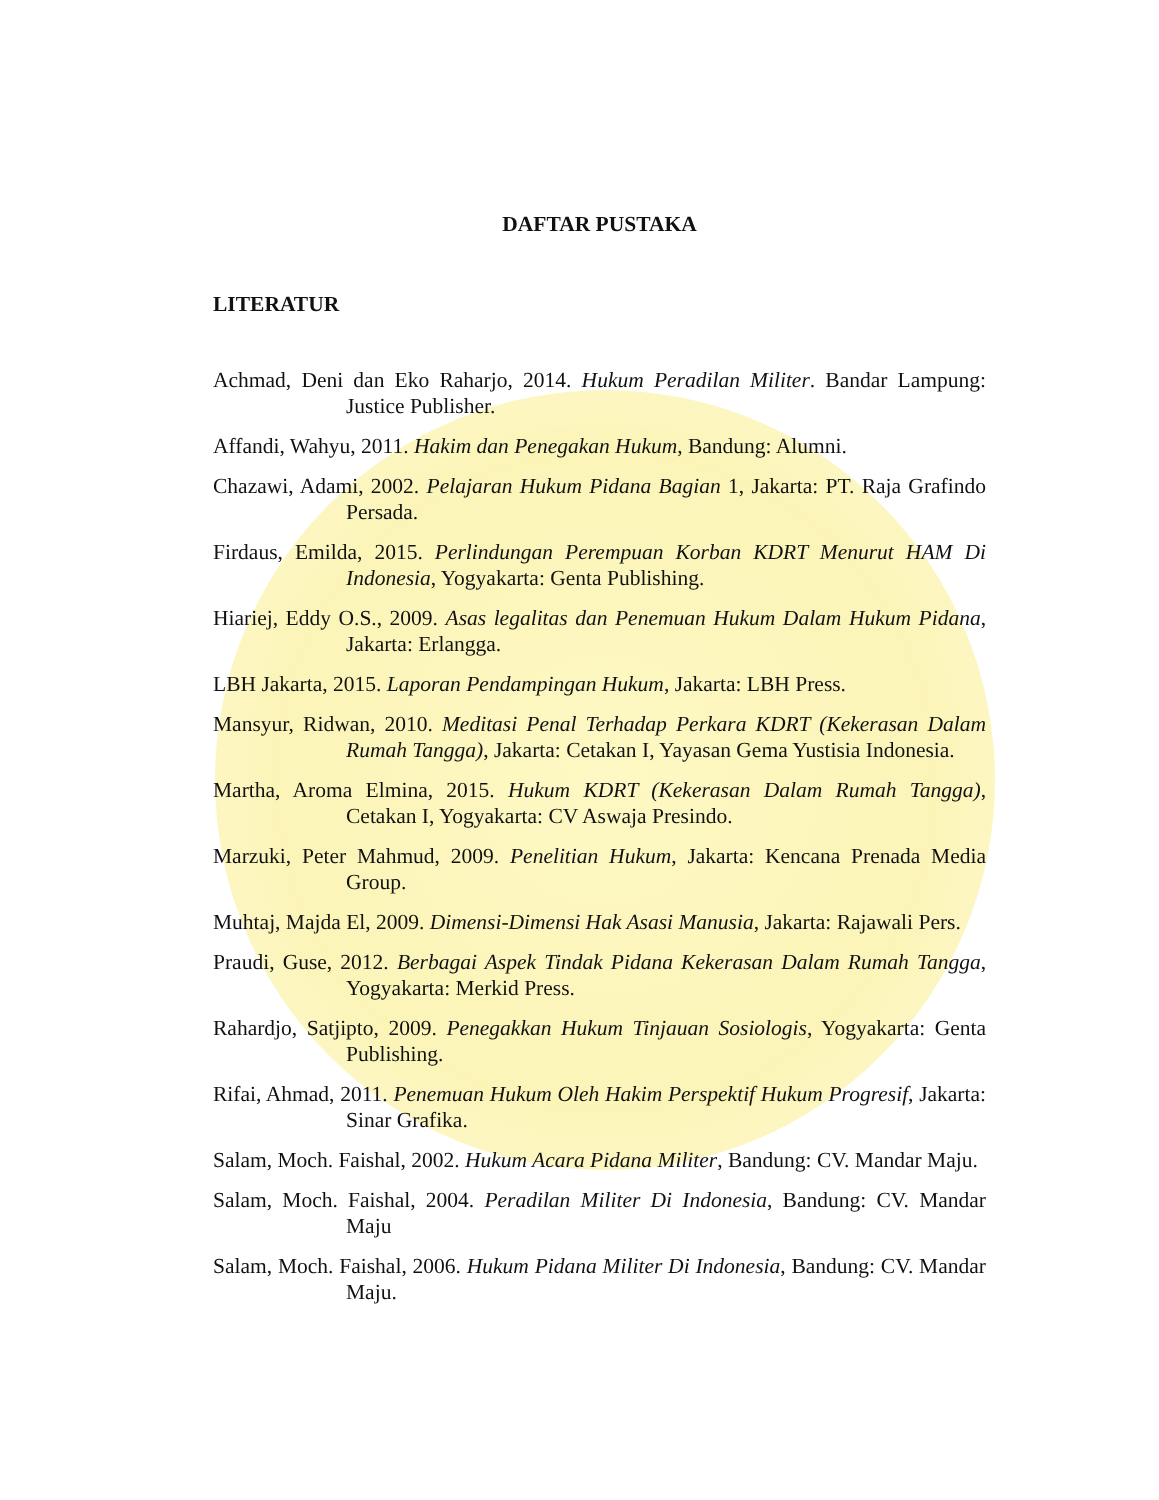DAFTAR PUSTAKA
LITERATUR
Achmad, Deni dan Eko Raharjo, 2014. Hukum Peradilan Militer. Bandar Lampung: Justice Publisher.
Affandi, Wahyu, 2011. Hakim dan Penegakan Hukum, Bandung: Alumni.
Chazawi, Adami, 2002. Pelajaran Hukum Pidana Bagian 1, Jakarta: PT. Raja Grafindo Persada.
Firdaus, Emilda, 2015. Perlindungan Perempuan Korban KDRT Menurut HAM Di Indonesia, Yogyakarta: Genta Publishing.
Hiariej, Eddy O.S., 2009. Asas legalitas dan Penemuan Hukum Dalam Hukum Pidana, Jakarta: Erlangga.
LBH Jakarta, 2015. Laporan Pendampingan Hukum, Jakarta: LBH Press.
Mansyur, Ridwan, 2010. Meditasi Penal Terhadap Perkara KDRT (Kekerasan Dalam Rumah Tangga), Jakarta: Cetakan I, Yayasan Gema Yustisia Indonesia.
Martha, Aroma Elmina, 2015. Hukum KDRT (Kekerasan Dalam Rumah Tangga), Cetakan I, Yogyakarta: CV Aswaja Presindo.
Marzuki, Peter Mahmud, 2009. Penelitian Hukum, Jakarta: Kencana Prenada Media Group.
Muhtaj, Majda El, 2009. Dimensi-Dimensi Hak Asasi Manusia, Jakarta: Rajawali Pers.
Praudi, Guse, 2012. Berbagai Aspek Tindak Pidana Kekerasan Dalam Rumah Tangga, Yogyakarta: Merkid Press.
Rahardjo, Satjipto, 2009. Penegakkan Hukum Tinjauan Sosiologis, Yogyakarta: Genta Publishing.
Rifai, Ahmad, 2011. Penemuan Hukum Oleh Hakim Perspektif Hukum Progresif, Jakarta: Sinar Grafika.
Salam, Moch. Faishal, 2002. Hukum Acara Pidana Militer, Bandung: CV. Mandar Maju.
Salam, Moch. Faishal, 2004. Peradilan Militer Di Indonesia, Bandung: CV. Mandar Maju
Salam, Moch. Faishal, 2006. Hukum Pidana Militer Di Indonesia, Bandung: CV. Mandar Maju.